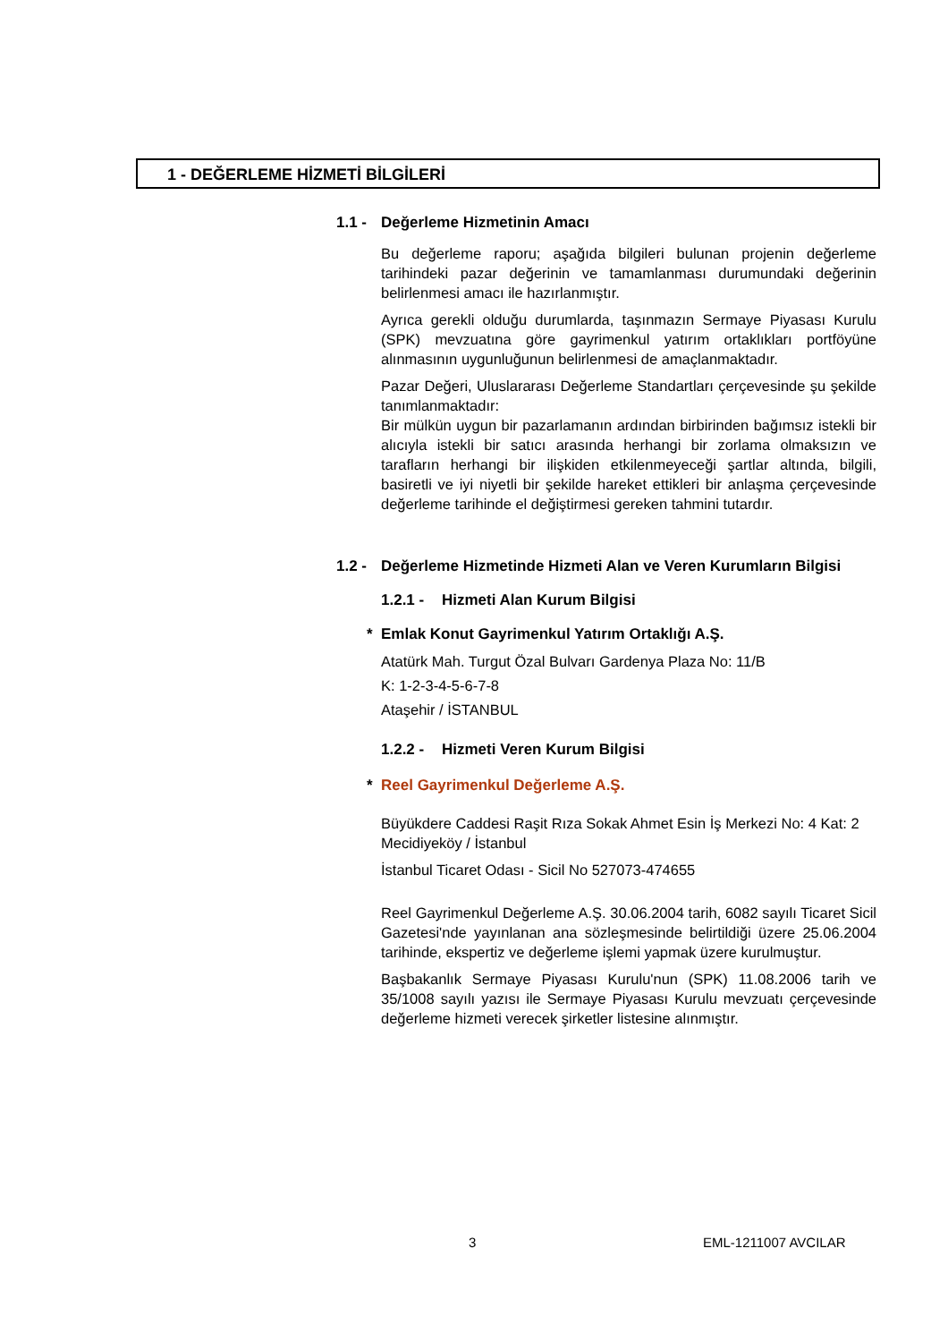1 - DEĞERLEME HİZMETİ BİLGİLERİ
1.1 - Değerleme Hizmetinin Amacı
Bu değerleme raporu; aşağıda bilgileri bulunan projenin değerleme tarihindeki pazar değerinin ve tamamlanması durumundaki değerinin belirlenmesi amacı ile hazırlanmıştır.
Ayrıca gerekli olduğu durumlarda, taşınmazın Sermaye Piyasası Kurulu (SPK) mevzuatına göre gayrimenkul yatırım ortaklıkları portföyüne alınmasının uygunluğunun belirlenmesi de amaçlanmaktadır.
Pazar Değeri, Uluslararası Değerleme Standartları çerçevesinde şu şekilde tanımlanmaktadır:
Bir mülkün uygun bir pazarlamanın ardından birbirinden bağımsız istekli bir alıcıyla istekli bir satıcı arasında herhangi bir zorlama olmaksızın ve tarafların herhangi bir ilişkiden etkilenmeyeceği şartlar altında, bilgili, basiretli ve iyi niyetli bir şekilde hareket ettikleri bir anlaşma çerçevesinde değerleme tarihinde el değiştirmesi gereken tahmini tutardır.
1.2 - Değerleme Hizmetinde Hizmeti Alan ve Veren Kurumların Bilgisi
1.2.1 - Hizmeti Alan Kurum Bilgisi
* Emlak Konut Gayrimenkul Yatırım Ortaklığı A.Ş.
Atatürk Mah. Turgut Özal Bulvarı Gardenya Plaza No: 11/B
K: 1-2-3-4-5-6-7-8
Ataşehir / İSTANBUL
1.2.2 - Hizmeti Veren Kurum Bilgisi
* Reel Gayrimenkul Değerleme A.Ş.
Büyükdere Caddesi Raşit Rıza Sokak Ahmet Esin İş Merkezi No: 4 Kat: 2 Mecidiyeköy / İstanbul
İstanbul Ticaret Odası - Sicil No 527073-474655
Reel Gayrimenkul Değerleme A.Ş. 30.06.2004 tarih, 6082 sayılı Ticaret Sicil Gazetesi'nde yayınlanan ana sözleşmesinde belirtildiği üzere 25.06.2004 tarihinde, ekspertiz ve değerleme işlemi yapmak üzere kurulmuştur.
Başbakanlık Sermaye Piyasası Kurulu'nun (SPK) 11.08.2006 tarih ve 35/1008 sayılı yazısı ile Sermaye Piyasası Kurulu mevzuatı çerçevesinde değerleme hizmeti verecek şirketler listesine alınmıştır.
3 EML-1211007 AVCILAR